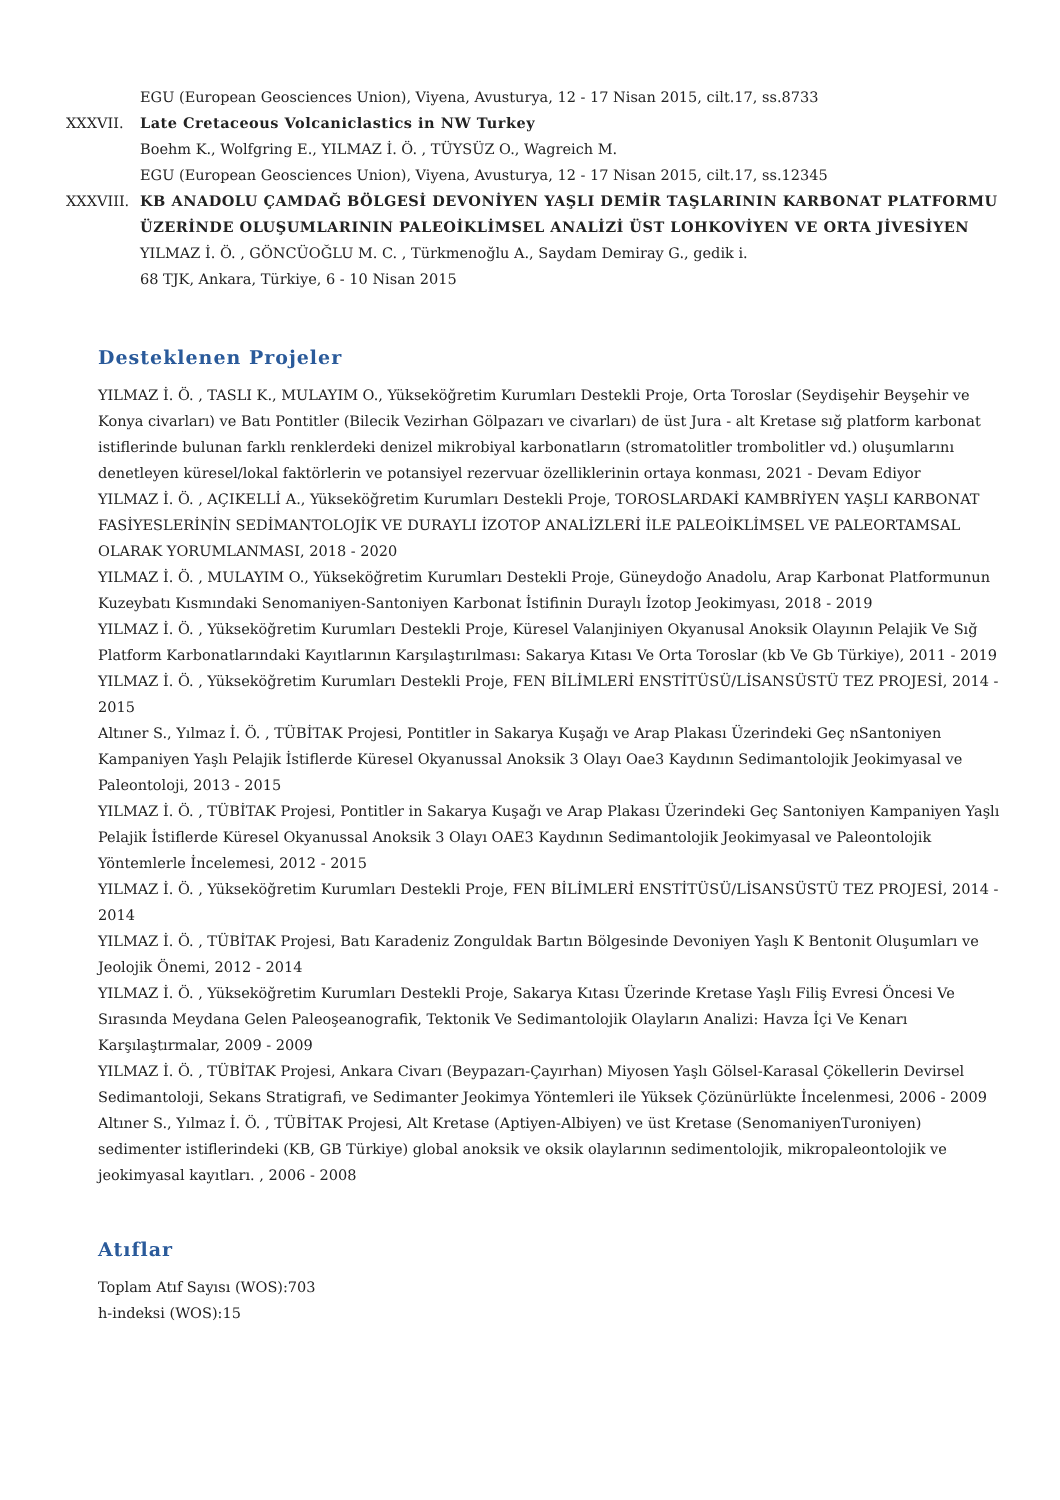EGU (European Geosciences Union), Viyena, Avusturya, 12 - 17 Nisan 2015, cilt.17, ss.8733
XXXVII. Late Cretaceous Volcaniclastics in NW Turkey
Boehm K., Wolfgring E., YILMAZ İ. Ö. , TÜYSÜZ O., Wagreich M.
EGU (European Geosciences Union), Viyena, Avusturya, 12 - 17 Nisan 2015, cilt.17, ss.12345
XXXVIII. KB ANADOLU ÇAMDAĞ BÖLGESİ DEVONİYEN YAŞLI DEMİR TAŞLARININ KARBONAT PLATFORMU ÜZERİNDE OLUŞUMLARININ PALEOİKLİMSEL ANALİZİ ÜST LOHKOVİYEN VE ORTA JİVESİYEN
YILMAZ İ. Ö. , GÖNCÜOĞLU M. C. , Türkmenoğlu A., Saydam Demiray G., gedik i.
68 TJK, Ankara, Türkiye, 6 - 10 Nisan 2015
Desteklenen Projeler
YILMAZ İ. Ö. , TASLI K., MULAYIM O., Yükseköğretim Kurumları Destekli Proje, Orta Toroslar (Seydişehir Beyşehir ve Konya civarları) ve Batı Pontitler (Bilecik Vezirhan Gölpazarı ve civarları) de üst Jura - alt Kretase sığ platform karbonat istiflerinde bulunan farklı renklerdeki denizel mikrobiyal karbonatların (stromatolitler trombolitler vd.) oluşumlarını denetleyen küresel/lokal faktörlerin ve potansiyel rezervuar özelliklerinin ortaya konması, 2021 - Devam Ediyor
YILMAZ İ. Ö. , AÇIKELLİ A., Yükseköğretim Kurumları Destekli Proje, TOROSLARDAKİ KAMBRİYEN YAŞLI KARBONAT FASİYESLERİNİN SEDİMANTOLOJİK VE DURAYLI İZOTOP ANALİZLERİ İLE PALEOİKLİMSEL VE PALEORTAMSAL OLARAK YORUMLANMASI, 2018 - 2020
YILMAZ İ. Ö. , MULAYIM O., Yükseköğretim Kurumları Destekli Proje, Güneydoğo Anadolu, Arap Karbonat Platformunun Kuzeybatı Kısmındaki Senomaniyen-Santoniyen Karbonat İstifinin Duraylı İzotop Jeokimyası, 2018 - 2019
YILMAZ İ. Ö. , Yükseköğretim Kurumları Destekli Proje, Küresel Valanjiniyen Okyanusal Anoksik Olayının Pelajik Ve Sığ Platform Karbonatlarındaki Kayıtlarının Karşılaştırılması: Sakarya Kıtası Ve Orta Toroslar (kb Ve Gb Türkiye), 2011 - 2019
YILMAZ İ. Ö. , Yükseköğretim Kurumları Destekli Proje, FEN BİLİMLERİ ENSTİTÜSÜ/LİSANSÜSTÜ TEZ PROJESİ, 2014 - 2015
Altıner S., Yılmaz İ. Ö. , TÜBİTAK Projesi, Pontitler in Sakarya Kuşağı ve Arap Plakası Üzerindeki Geç nSantoniyen Kampaniyen Yaşlı Pelajik İstiflerde Küresel Okyanussal Anoksik 3 Olayı Oae3 Kaydının Sedimantolojik Jeokimyasal ve Paleontoloji, 2013 - 2015
YILMAZ İ. Ö. , TÜBİTAK Projesi, Pontitler in Sakarya Kuşağı ve Arap Plakası Üzerindeki Geç Santoniyen Kampaniyen Yaşlı Pelajik İstiflerde Küresel Okyanussal Anoksik 3 Olayı OAE3 Kaydının Sedimantolojik Jeokimyasal ve Paleontolojik Yöntemlerle İncelemesi, 2012 - 2015
YILMAZ İ. Ö. , Yükseköğretim Kurumları Destekli Proje, FEN BİLİMLERİ ENSTİTÜSÜ/LİSANSÜSTÜ TEZ PROJESİ, 2014 - 2014
YILMAZ İ. Ö. , TÜBİTAK Projesi, Batı Karadeniz Zonguldak Bartın Bölgesinde Devoniyen Yaşlı K Bentonit Oluşumları ve Jeolojik Önemi, 2012 - 2014
YILMAZ İ. Ö. , Yükseköğretim Kurumları Destekli Proje, Sakarya Kıtası Üzerinde Kretase Yaşlı Filiş Evresi Öncesi Ve Sırasında Meydana Gelen Paleoşeanografik, Tektonik Ve Sedimantolojik Olayların Analizi: Havza İçi Ve Kenarı Karşılaştırmalar, 2009 - 2009
YILMAZ İ. Ö. , TÜBİTAK Projesi, Ankara Civarı (Beypazarı-Çayırhan) Miyosen Yaşlı Gölsel-Karasal Çökellerin Devirsel Sedimantoloji, Sekans Stratigrafi, ve Sedimanter Jeokimya Yöntemleri ile Yüksek Çözünürlükte İncelenmesi, 2006 - 2009
Altıner S., Yılmaz İ. Ö. , TÜBİTAK Projesi, Alt Kretase (Aptiyen-Albiyen) ve üst Kretase (SenomaniyenTuroniyen) sedimenter istiflerindeki (KB, GB Türkiye) global anoksik ve oksik olaylarının sedimentolojik, mikropaleontolojik ve jeokimyasal kayıtları. , 2006 - 2008
Atıflar
Toplam Atıf Sayısı (WOS):703
h-indeksi (WOS):15